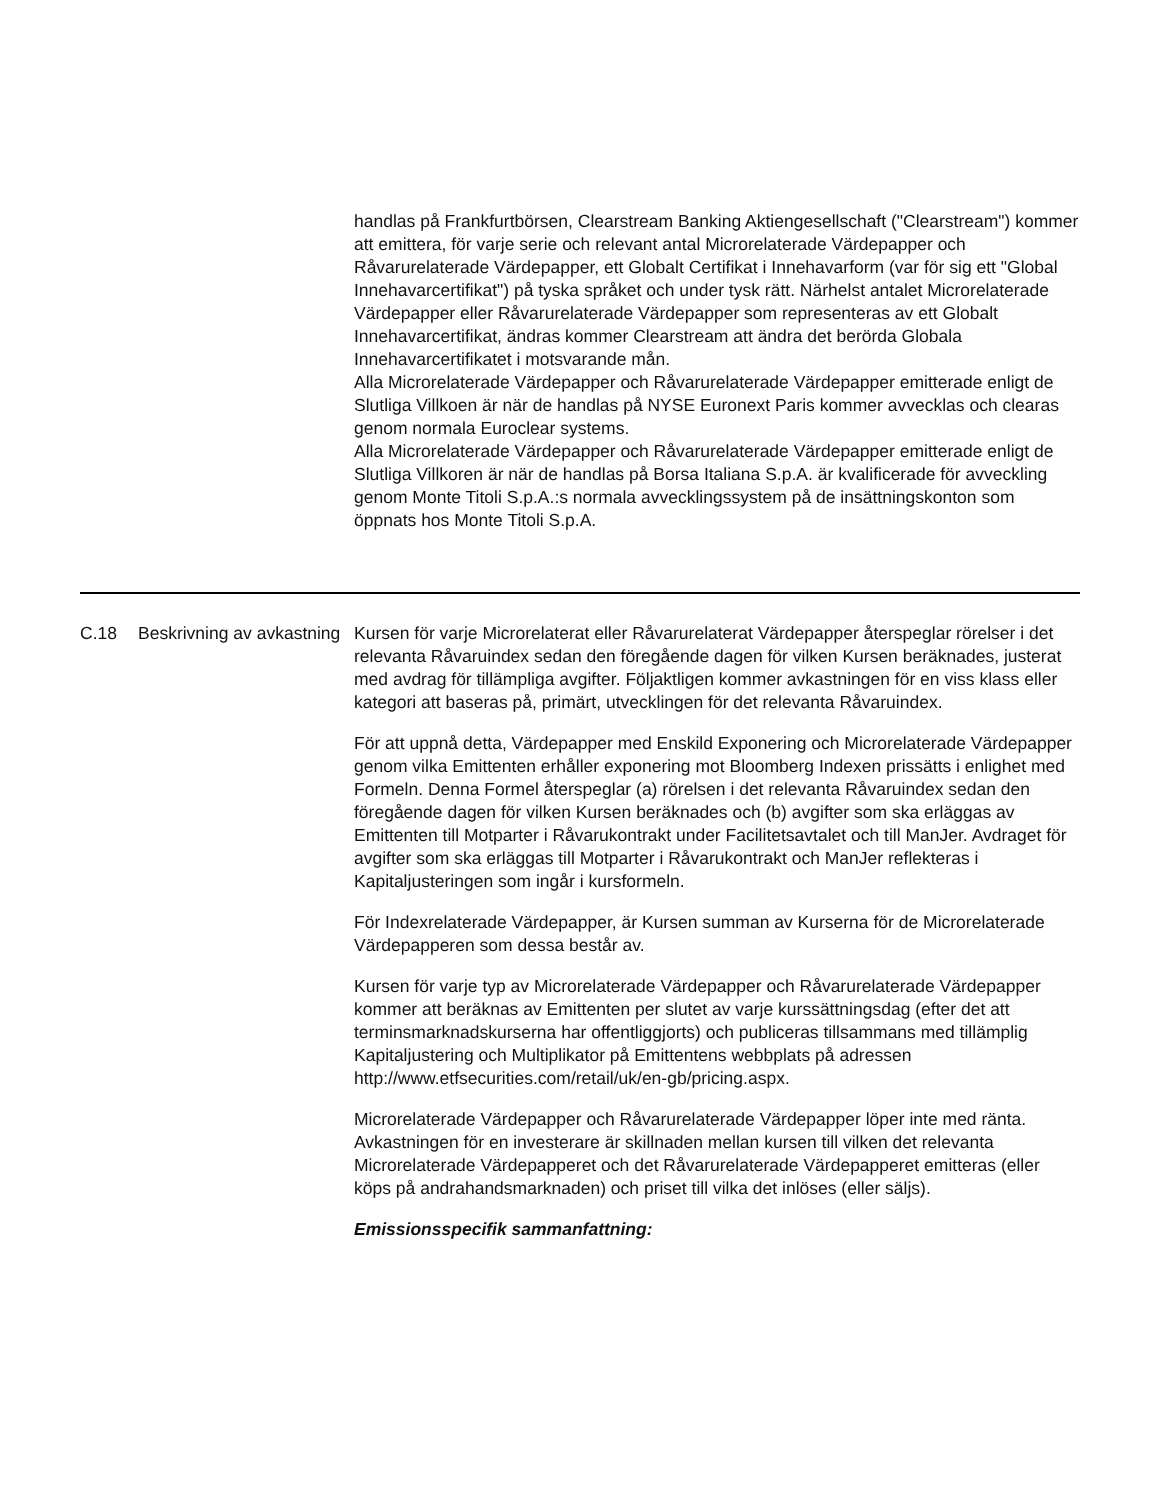handlas på Frankfurtbörsen, Clearstream Banking Aktiengesellschaft ("Clearstream") kommer att emittera, för varje serie och relevant antal Microrelaterade Värdepapper och Råvarurelaterade Värdepapper, ett Globalt Certifikat i Innehavarform (var för sig ett "Global Innehavarcertifikat") på tyska språket och under tysk rätt. Närhelst antalet Microrelaterade Värdepapper eller Råvarurelaterade Värdepapper som representeras av ett Globalt Innehavarcertifikat, ändras kommer Clearstream att ändra det berörda Globala Innehavarcertifikatet i motsvarande mån.
Alla Microrelaterade Värdepapper och Råvarurelaterade Värdepapper emitterade enligt de Slutliga Villkoen är när de handlas på NYSE Euronext Paris kommer avvecklas och clearas genom normala Euroclear systems.
Alla Microrelaterade Värdepapper och Råvarurelaterade Värdepapper emitterade enligt de Slutliga Villkoren är när de handlas på Borsa Italiana S.p.A. är kvalificerade för avveckling genom Monte Titoli S.p.A.:s normala avvecklingssystem på de insättningskonton som öppnats hos Monte Titoli S.p.A.
| C.18 | Beskrivning av avkastning | Kursen för varje Microrelaterat eller Råvarurelaterat Värdepapper återspeglar rörelser i det relevanta Råvaruindex sedan den föregående dagen för vilken Kursen beräknades, justerat med avdrag för tillämpliga avgifter. Följaktligen kommer avkastningen för en viss klass eller kategori att baseras på, primärt, utvecklingen för det relevanta Råvaruindex. För att uppnå detta, Värdepapper med Enskild Exponering och Microrelaterade Värdepapper genom vilka Emittenten erhåller exponering mot Bloomberg Indexen prissätts i enlighet med Formeln. Denna Formel återspeglar (a) rörelsen i det relevanta Råvaruindex sedan den föregående dagen för vilken Kursen beräknades och (b) avgifter som ska erläggas av Emittenten till Motparter i Råvarukontrakt under Facilitetsavtalet och till ManJer. Avdraget för avgifter som ska erläggas till Motparter i Råvarukontrakt och ManJer reflekteras i Kapitaljusteringen som ingår i kursformeln. För Indexrelaterade Värdepapper, är Kursen summan av Kurserna för de Microrelaterade Värdepapperen som dessa består av. Kursen för varje typ av Microrelaterade Värdepapper och Råvarurelaterade Värdepapper kommer att beräknas av Emittenten per slutet av varje kurssättningsdag (efter det att terminsmarknadskurserna har offentliggjorts) och publiceras tillsammans med tillämplig Kapitaljustering och Multiplikator på Emittentens webbplats på adressen http://www.etfsecurities.com/retail/uk/en-gb/pricing.aspx. Microrelaterade Värdepapper och Råvarurelaterade Värdepapper löper inte med ränta. Avkastningen för en investerare är skillnaden mellan kursen till vilken det relevanta Microrelaterade Värdepapperet och det Råvarurelaterade Värdepapperet emitteras (eller köps på andrahandsmarknaden) och priset till vilka det inlöses (eller säljs). Emissionsspecifik sammanfattning: |